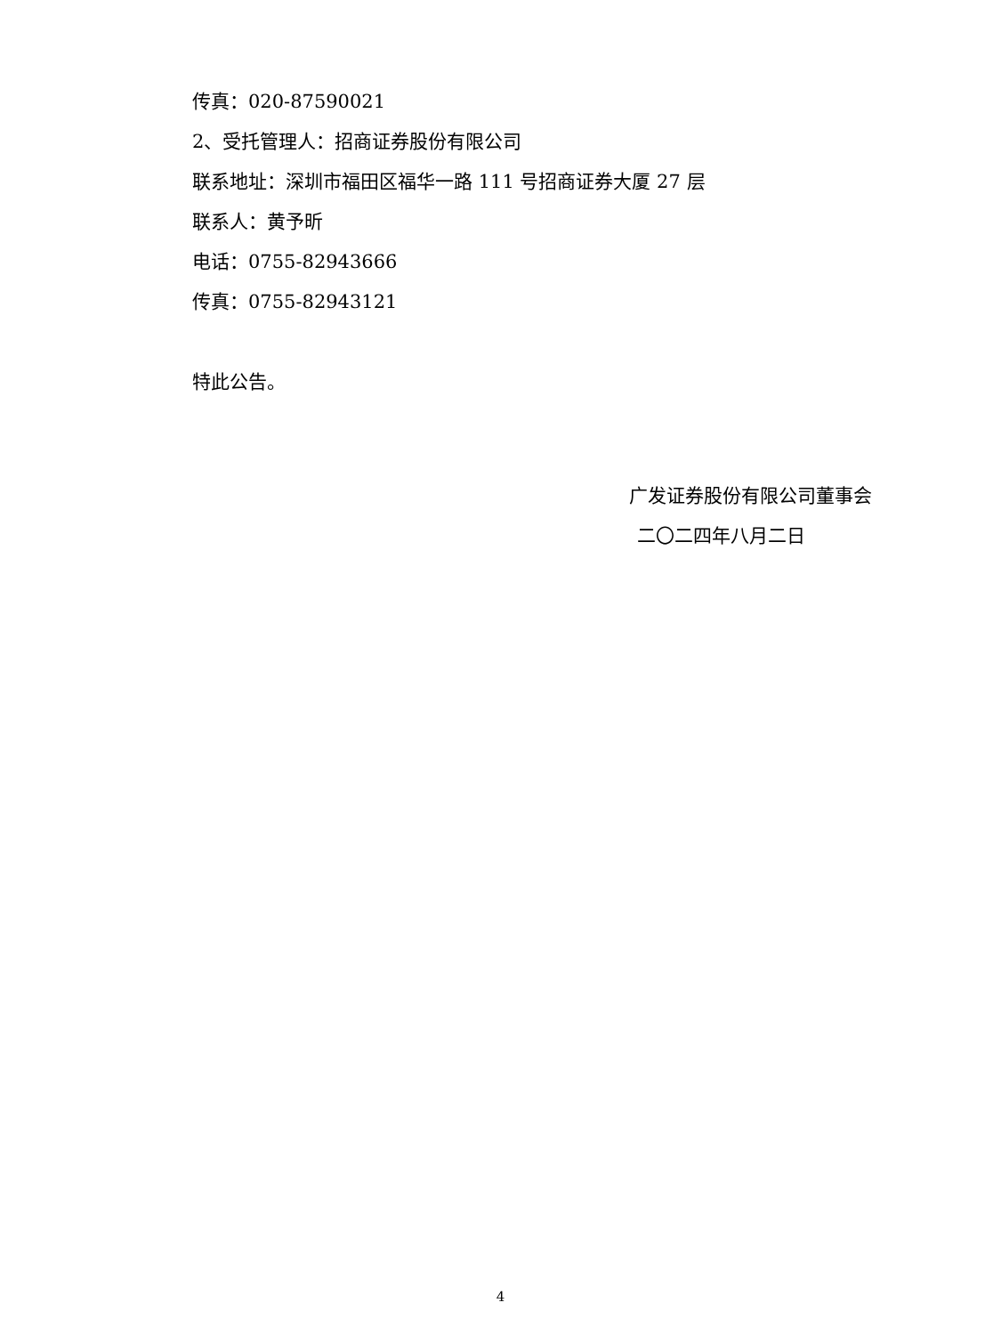传真：020-87590021
2、受托管理人：招商证券股份有限公司
联系地址：深圳市福田区福华一路 111 号招商证券大厦 27 层
联系人：黄予昕
电话：0755-82943666
传真：0755-82943121
特此公告。
广发证券股份有限公司董事会
二〇二四年八月二日
4